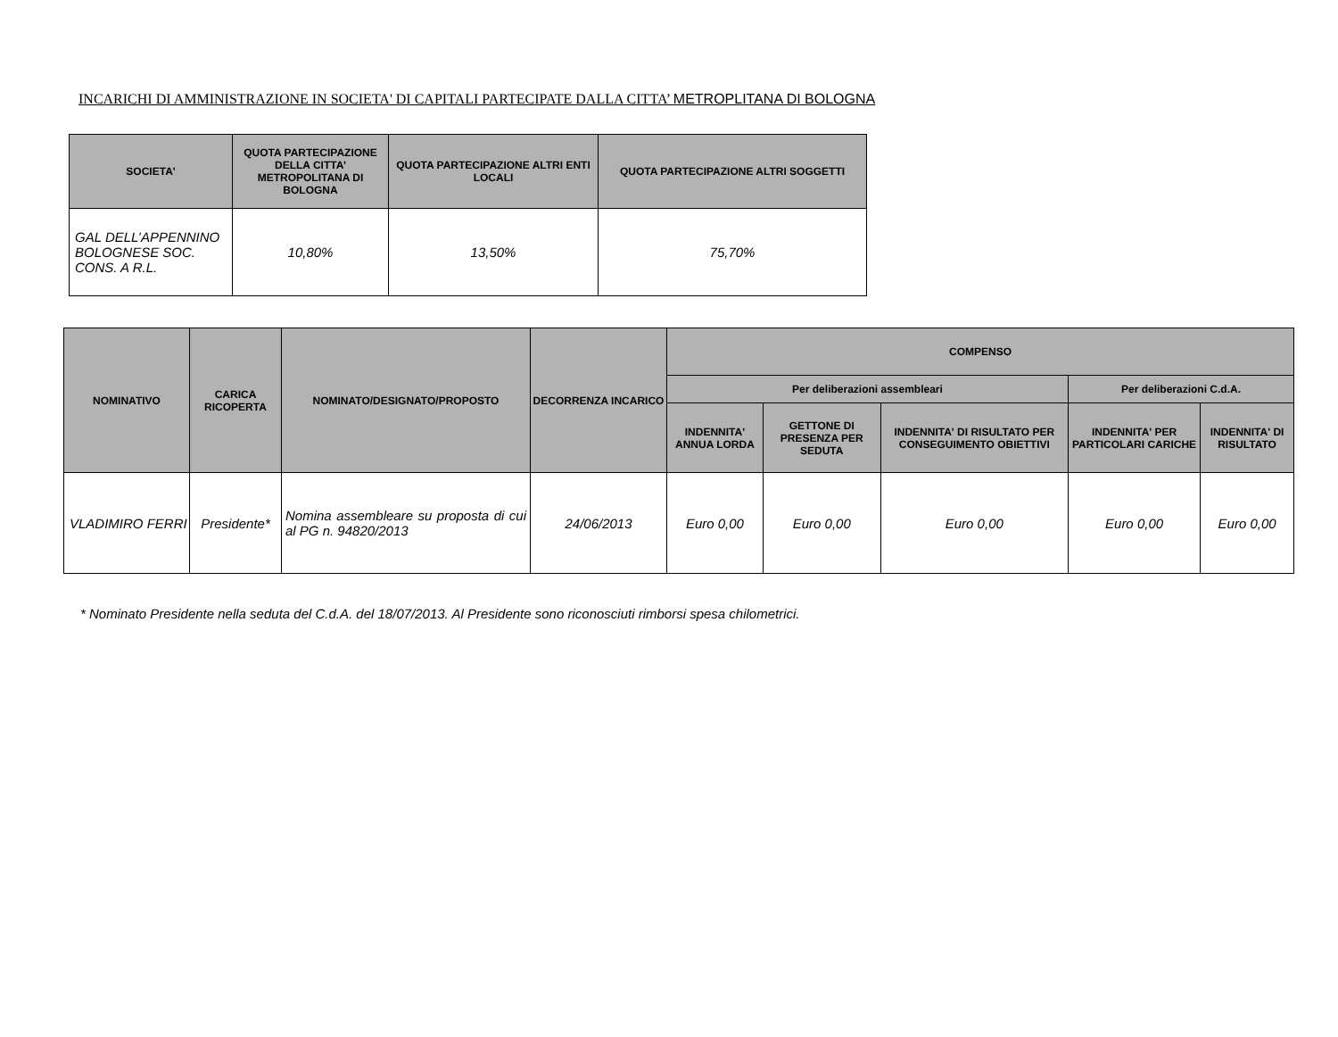INCARICHI DI AMMINISTRAZIONE IN SOCIETA' DI CAPITALI PARTECIPATE DALLA CITTA’ METROPLITANA DI BOLOGNA
| SOCIETA' | QUOTA PARTECIPAZIONE DELLA CITTA’ METROPOLITANA DI BOLOGNA | QUOTA PARTECIPAZIONE ALTRI ENTI LOCALI | QUOTA PARTECIPAZIONE ALTRI SOGGETTI |
| --- | --- | --- | --- |
| GAL DELL’APPENNINO BOLOGNESE SOC. CONS. A R.L. | 10,80% | 13,50% | 75,70% |
| NOMINATIVO | CARICA RICOPERTA | NOMINATO/DESIGNATO/PROPOSTO | DECORRENZA INCARICO | COMPENSO | | | | |
| --- | --- | --- | --- | --- | --- | --- | --- | --- |
| | | | | Per deliberazioni assembleari | | | Per deliberazioni C.d.A. | |
| | | | | INDENNITA' ANNUA LORDA | GETTONE DI PRESENZA PER SEDUTA | INDENNITA' DI RISULTATO PER CONSEGUIMENTO OBIETTIVI | INDENNITA' PER PARTICOLARI CARICHE | INDENNITA' DI RISULTATO |
| VLADIMIRO FERRI | Presidente* | Nomina assembleare su proposta di cui al PG n. 94820/2013 | 24/06/2013 | Euro 0,00 | Euro 0,00 | Euro 0,00 | Euro 0,00 | Euro 0,00 |
* Nominato Presidente nella seduta del C.d.A. del 18/07/2013. Al Presidente sono riconosciuti rimborsi spesa chilometrici.